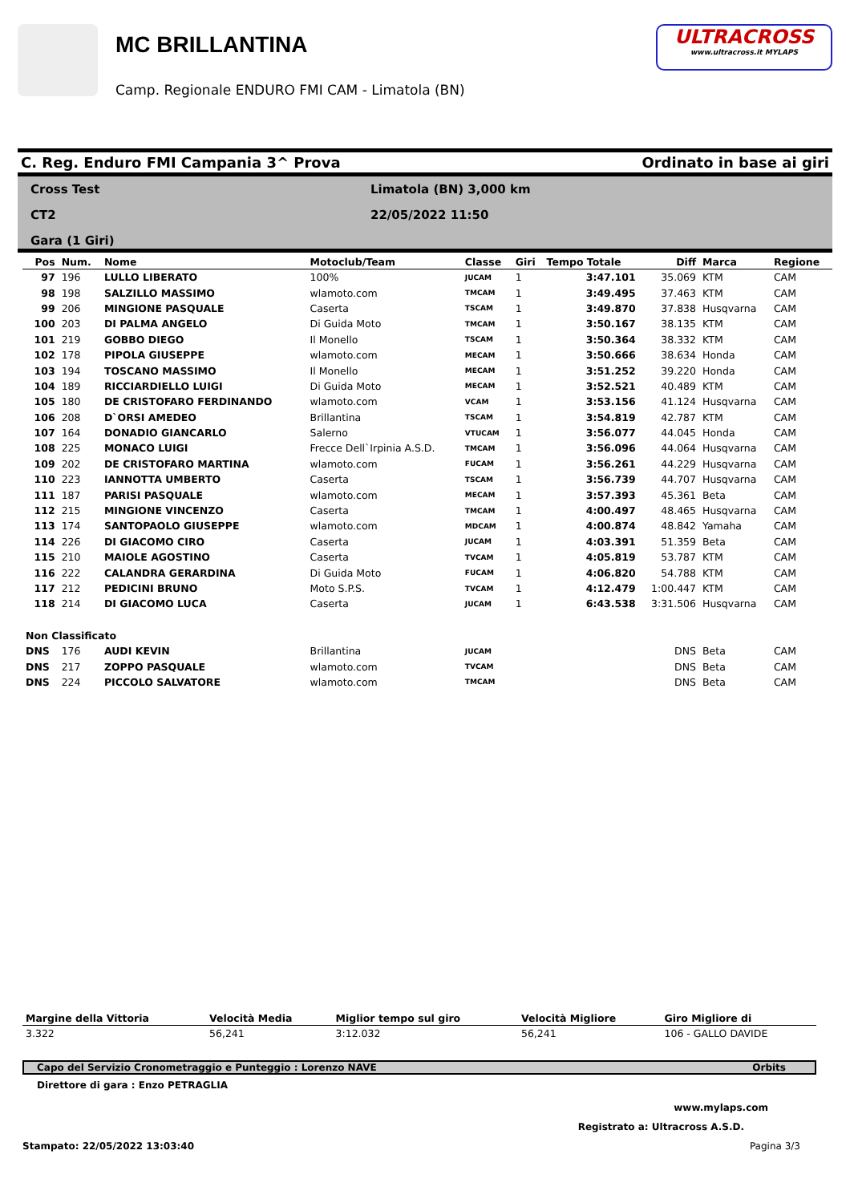MC BRILLANTINA
Camp. Regionale ENDURO FMI CAM - Limatola (BN)
ULTRACROSS
www.ultracross.it MYLAPS
C. Reg. Enduro FMI Campania 3^ Prova Ordinato in base ai giri
Cross Test
CT2
Gara (1 Giri)
Limatola (BN) 3,000 km
22/05/2022 11:50
| Pos | Num. | Nome | Motoclub/Team | Classe | Giri | Tempo Totale | Diff | Marca | Regione |
| --- | --- | --- | --- | --- | --- | --- | --- | --- | --- |
| 97 | 196 | LULLO LIBERATO | 100% | JUCAM | 1 | 3:47.101 | 35.069 | KTM | CAM |
| 98 | 198 | SALZILLO MASSIMO | wlamoto.com | TMCAM | 1 | 3:49.495 | 37.463 | KTM | CAM |
| 99 | 206 | MINGIONE PASQUALE | Caserta | TSCAM | 1 | 3:49.870 | 37.838 | Husqvarna | CAM |
| 100 | 203 | DI PALMA ANGELO | Di Guida Moto | TMCAM | 1 | 3:50.167 | 38.135 | KTM | CAM |
| 101 | 219 | GOBBO DIEGO | Il Monello | TSCAM | 1 | 3:50.364 | 38.332 | KTM | CAM |
| 102 | 178 | PIPOLA GIUSEPPE | wlamoto.com | MECAM | 1 | 3:50.666 | 38.634 | Honda | CAM |
| 103 | 194 | TOSCANO MASSIMO | Il Monello | MECAM | 1 | 3:51.252 | 39.220 | Honda | CAM |
| 104 | 189 | RICCIARDIELLO LUIGI | Di Guida Moto | MECAM | 1 | 3:52.521 | 40.489 | KTM | CAM |
| 105 | 180 | DE CRISTOFARO FERDINANDO | wlamoto.com | VCAM | 1 | 3:53.156 | 41.124 | Husqvarna | CAM |
| 106 | 208 | D`ORSI AMEDEO | Brillantina | TSCAM | 1 | 3:54.819 | 42.787 | KTM | CAM |
| 107 | 164 | DONADIO GIANCARLO | Salerno | VTUCAM | 1 | 3:56.077 | 44.045 | Honda | CAM |
| 108 | 225 | MONACO LUIGI | Frecce Dell`Irpinia A.S.D. | TMCAM | 1 | 3:56.096 | 44.064 | Husqvarna | CAM |
| 109 | 202 | DE CRISTOFARO MARTINA | wlamoto.com | FUCAM | 1 | 3:56.261 | 44.229 | Husqvarna | CAM |
| 110 | 223 | IANNOTTA UMBERTO | Caserta | TSCAM | 1 | 3:56.739 | 44.707 | Husqvarna | CAM |
| 111 | 187 | PARISI PASQUALE | wlamoto.com | MECAM | 1 | 3:57.393 | 45.361 | Beta | CAM |
| 112 | 215 | MINGIONE VINCENZO | Caserta | TMCAM | 1 | 4:00.497 | 48.465 | Husqvarna | CAM |
| 113 | 174 | SANTOPAOLO GIUSEPPE | wlamoto.com | MDCAM | 1 | 4:00.874 | 48.842 | Yamaha | CAM |
| 114 | 226 | DI GIACOMO CIRO | Caserta | JUCAM | 1 | 4:03.391 | 51.359 | Beta | CAM |
| 115 | 210 | MAIOLE AGOSTINO | Caserta | TVCAM | 1 | 4:05.819 | 53.787 | KTM | CAM |
| 116 | 222 | CALANDRA GERARDINA | Di Guida Moto | FUCAM | 1 | 4:06.820 | 54.788 | KTM | CAM |
| 117 | 212 | PEDICINI BRUNO | Moto S.P.S. | TVCAM | 1 | 4:12.479 | 1:00.447 | KTM | CAM |
| 118 | 214 | DI GIACOMO LUCA | Caserta | JUCAM | 1 | 6:43.538 | 3:31.506 | Husqvarna | CAM |
| Non Classificato | | | | | | | | | |
| DNS | 176 | AUDI KEVIN | Brillantina | JUCAM | | | DNS | Beta | CAM |
| DNS | 217 | ZOPPO PASQUALE | wlamoto.com | TVCAM | | | DNS | Beta | CAM |
| DNS | 224 | PICCOLO SALVATORE | wlamoto.com | TMCAM | | | DNS | Beta | CAM |
| Margine della Vittoria | Velocità Media | Miglior tempo sul giro | Velocità Migliore | Giro Migliore di |
| --- | --- | --- | --- | --- |
| 3.322 | 56,241 | 3:12.032 | 56,241 | 106 - GALLO DAVIDE |
Capo del Servizio Cronometraggio e Punteggio : Lorenzo NAVE Orbits
Direttore di gara : Enzo PETRAGLIA
www.mylaps.com
Registrato a: Ultracross A.S.D.
Stampato: 22/05/2022 13:03:40 Pagina 3/3